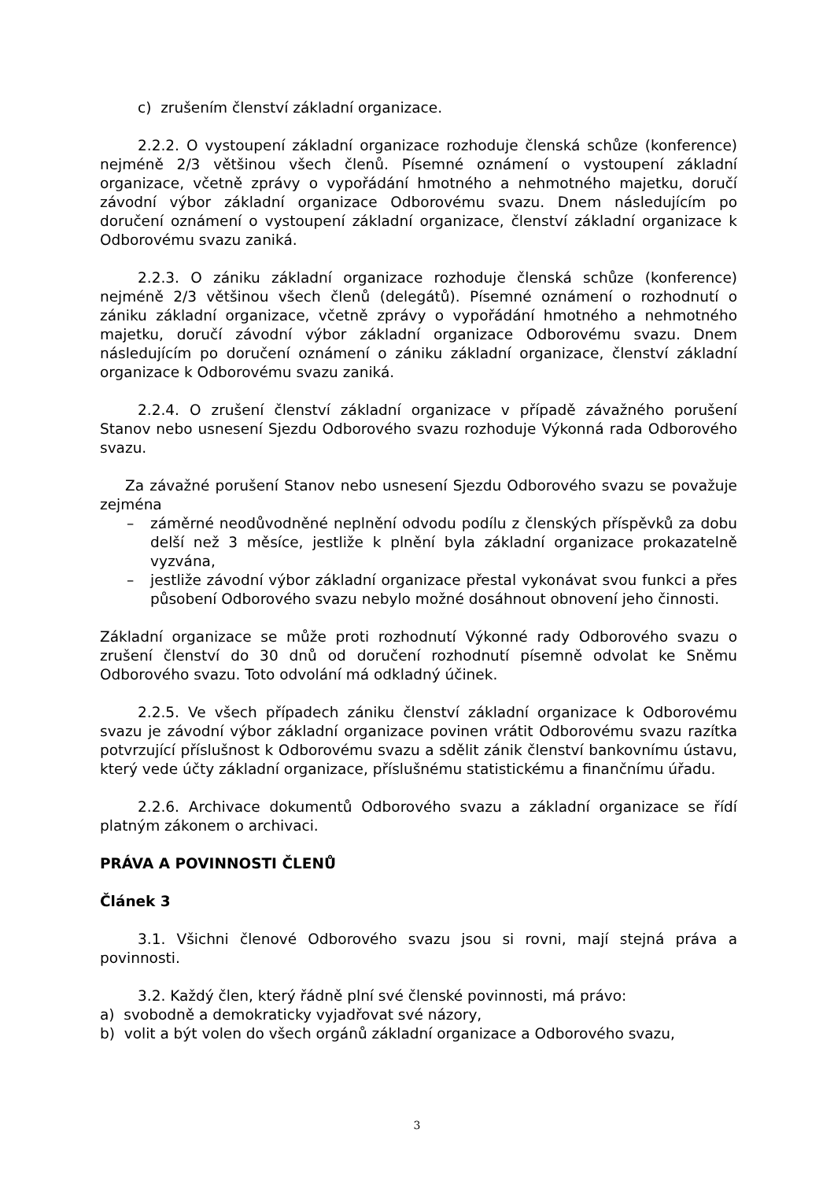c) zrušením členství základní organizace.
2.2.2. O vystoupení základní organizace rozhoduje členská schůze (konference) nejméně 2/3 většinou všech členů. Písemné oznámení o vystoupení základní organizace, včetně zprávy o vypořádání hmotného a nehmotného majetku, doručí závodní výbor základní organizace Odborovému svazu. Dnem následujícím po doručení oznámení o vystoupení základní organizace, členství základní organizace k Odborovému svazu zaniká.
2.2.3. O zániku základní organizace rozhoduje členská schůze (konference) nejméně 2/3 většinou všech členů (delegátů). Písemné oznámení o rozhodnutí o zániku základní organizace, včetně zprávy o vypořádání hmotného a nehmotného majetku, doručí závodní výbor základní organizace Odborovému svazu. Dnem následujícím po doručení oznámení o zániku základní organizace, členství základní organizace k Odborovému svazu zaniká.
2.2.4. O zrušení členství základní organizace v případě závažného porušení Stanov nebo usnesení Sjezdu Odborového svazu rozhoduje Výkonná rada Odborového svazu.
Za závažné porušení Stanov nebo usnesení Sjezdu Odborového svazu se považuje zejména
– záměrné neodůvodněné neplnění odvodu podílu z členských příspěvků za dobu delší než 3 měsíce, jestliže k plnění byla základní organizace prokazatelně vyzvána,
– jestliže závodní výbor základní organizace přestal vykonávat svou funkci a přes působení Odborového svazu nebylo možné dosáhnout obnovení jeho činnosti.
Základní organizace se může proti rozhodnutí Výkonné rady Odborového svazu o zrušení členství do 30 dnů od doručení rozhodnutí písemně odvolat ke Sněmu Odborového svazu. Toto odvolání má odkladný účinek.
2.2.5. Ve všech případech zániku členství základní organizace k Odborovému svazu je závodní výbor základní organizace povinen vrátit Odborovému svazu razítka potvrzující příslušnost k Odborovému svazu a sdělit zánik členství bankovnímu ústavu, který vede účty základní organizace, příslušnému statistickému a finančnímu úřadu.
2.2.6. Archivace dokumentů Odborového svazu a základní organizace se řídí platným zákonem o archivaci.
PRÁVA A POVINNOSTI ČLENŮ
Článek 3
3.1. Všichni členové Odborového svazu jsou si rovni, mají stejná práva a povinnosti.
3.2. Každý člen, který řádně plní své členské povinnosti, má právo:
a) svobodně a demokraticky vyjadřovat své názory,
b) volit a být volen do všech orgánů základní organizace a Odborového svazu,
3